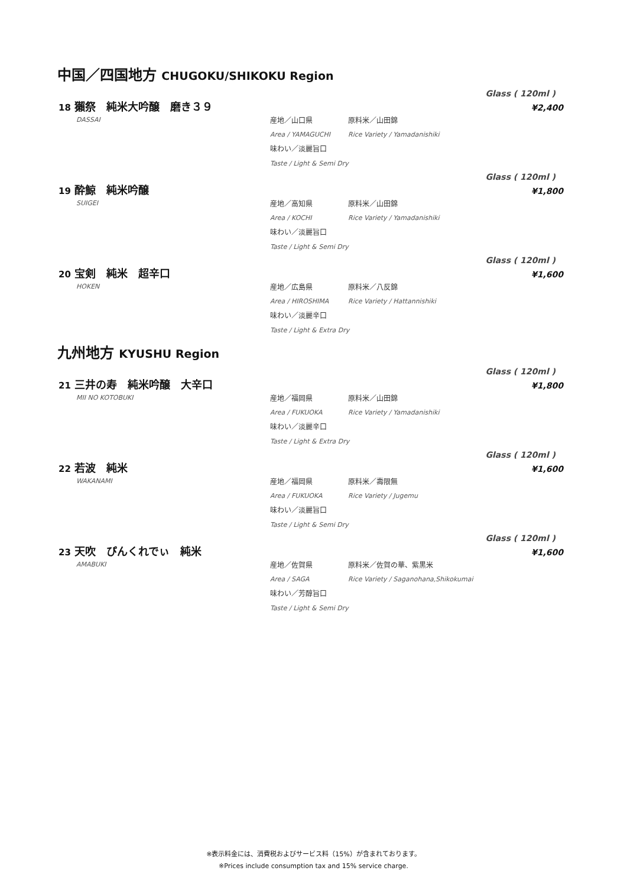中国／四国地方 CHUGOKU/SHIKOKU Region
Glass ( 120ml )
¥2,400
18 獺祭　純米大吟醸　磨き３９
DASSAI
産地／山口県 原料米／山田錦
Area / YAMAGUCHI Rice Variety / Yamadanishiki
味わい／淡麗旨口
Taste / Light & Semi Dry
Glass ( 120ml )
¥1,800
19 酔鯨　純米吟醸
SUIGEI
産地／高知県 原料米／山田錦
Area / KOCHI Rice Variety / Yamadanishiki
味わい／淡麗旨口
Taste / Light & Semi Dry
Glass ( 120ml )
¥1,600
20 宝剣　純米　超辛口
HOKEN
産地／広島県 原料米／八反錦
Area / HIROSHIMA Rice Variety / Hattannishiki
味わい／淡麗辛口
Taste / Light & Extra Dry
九州地方 KYUSHU Region
Glass ( 120ml )
¥1,800
21 三井の寿　純米吟醸　大辛口
MII NO KOTOBUKI
産地／福岡県 原料米／山田錦
Area / FUKUOKA Rice Variety / Yamadanishiki
味わい／淡麗辛口
Taste / Light & Extra Dry
Glass ( 120ml )
¥1,600
22 若波　純米
WAKANAMI
産地／福岡県 原料米／壽限無
Area / FUKUOKA Rice Variety / Jugemu
味わい／淡麗旨口
Taste / Light & Semi Dry
Glass ( 120ml )
¥1,600
23 天吹　ぴんくれでぃ　純米
AMABUKI
産地／佐賀県 原料米／佐賀の華、紫黒米
Area / SAGA Rice Variety / Saganohana,Shikokumai
味わい／芳醇旨口
Taste / Light & Semi Dry
※表示料金には、消費税およびサービス料（15%）が含まれております。
※Prices include consumption tax and 15% service charge.